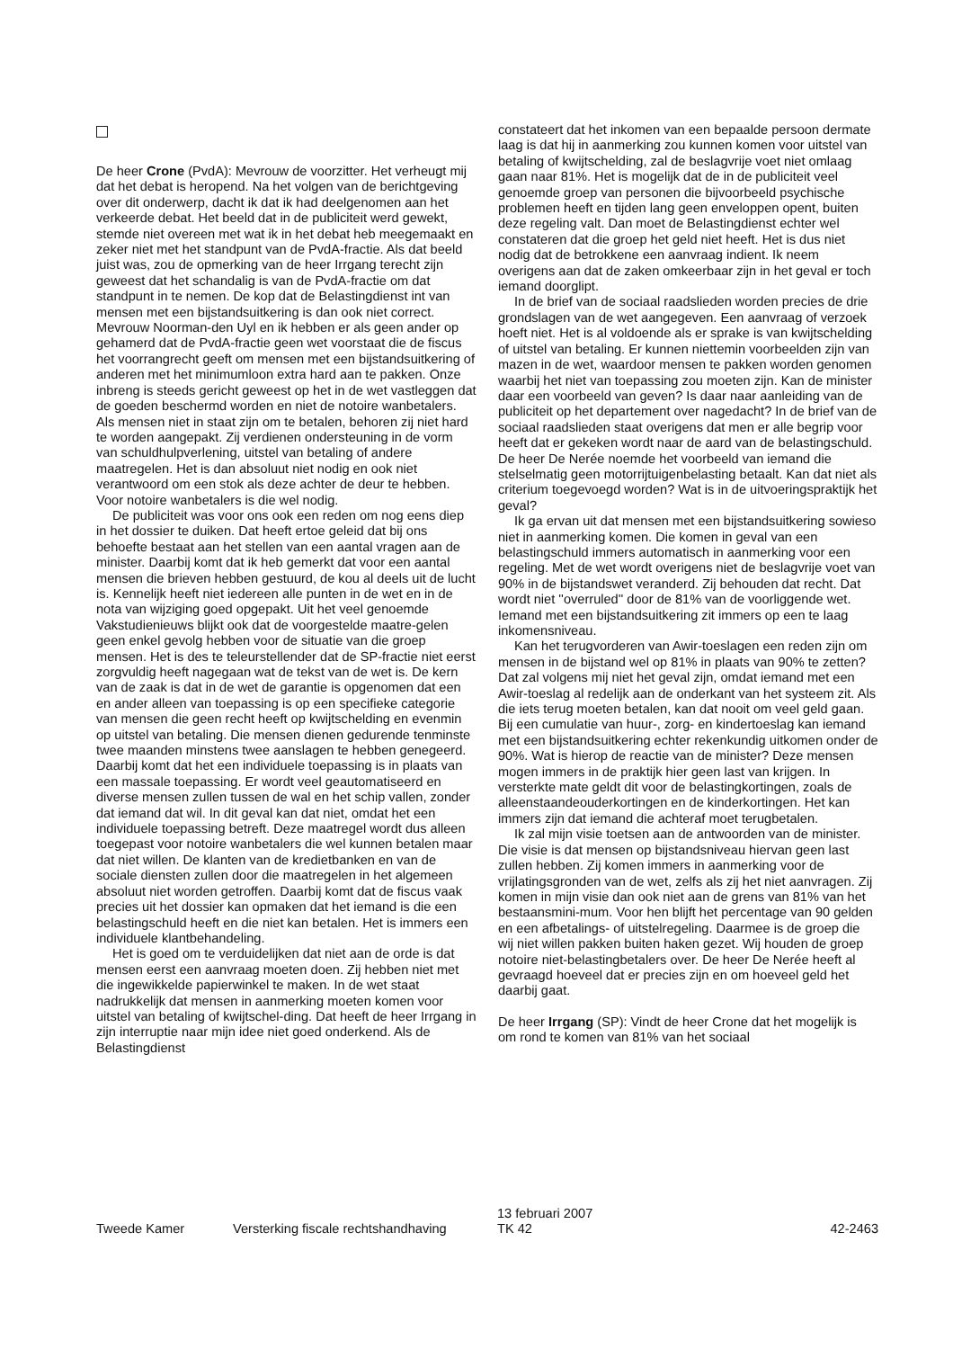De heer Crone (PvdA): Mevrouw de voorzitter. Het verheugt mij dat het debat is heropend. Na het volgen van de berichtgeving over dit onderwerp, dacht ik dat ik had deelgenomen aan het verkeerde debat. Het beeld dat in de publiciteit werd gewekt, stemde niet overeen met wat ik in het debat heb meegemaakt en zeker niet met het standpunt van de PvdA-fractie. Als dat beeld juist was, zou de opmerking van de heer Irrgang terecht zijn geweest dat het schandalig is van de PvdA-fractie om dat standpunt in te nemen. De kop dat de Belastingdienst int van mensen met een bijstandsuitkering is dan ook niet correct. Mevrouw Noorman-den Uyl en ik hebben er als geen ander op gehamerd dat de PvdA-fractie geen wet voorstaat die de fiscus het voorrangrecht geeft om mensen met een bijstandsuitkering of anderen met het minimumloon extra hard aan te pakken. Onze inbreng is steeds gericht geweest op het in de wet vastleggen dat de goeden beschermd worden en niet de notoire wanbetalers. Als mensen niet in staat zijn om te betalen, behoren zij niet hard te worden aangepakt. Zij verdienen ondersteuning in de vorm van schuldhulpverlening, uitstel van betaling of andere maatregelen. Het is dan absoluut niet nodig en ook niet verantwoord om een stok als deze achter de deur te hebben. Voor notoire wanbetalers is die wel nodig.
De publiciteit was voor ons ook een reden om nog eens diep in het dossier te duiken. Dat heeft ertoe geleid dat bij ons behoefte bestaat aan het stellen van een aantal vragen aan de minister. Daarbij komt dat ik heb gemerkt dat voor een aantal mensen die brieven hebben gestuurd, de kou al deels uit de lucht is. Kennelijk heeft niet iedereen alle punten in de wet en in de nota van wijziging goed opgepakt. Uit het veel genoemde Vakstudienieuws blijkt ook dat de voorgestelde maatre-gelen geen enkel gevolg hebben voor de situatie van die groep mensen. Het is des te teleurstellender dat de SP-fractie niet eerst zorgvuldig heeft nagegaan wat de tekst van de wet is. De kern van de zaak is dat in de wet de garantie is opgenomen dat een en ander alleen van toepassing is op een specifieke categorie van mensen die geen recht heeft op kwijtschelding en evenmin op uitstel van betaling. Die mensen dienen gedurende tenminste twee maanden minstens twee aanslagen te hebben genegeerd. Daarbij komt dat het een individuele toepassing is in plaats van een massale toepassing. Er wordt veel geautomatiseerd en diverse mensen zullen tussen de wal en het schip vallen, zonder dat iemand dat wil. In dit geval kan dat niet, omdat het een individuele toepassing betreft. Deze maatregel wordt dus alleen toegepast voor notoire wanbetalers die wel kunnen betalen maar dat niet willen. De klanten van de kredietbanken en van de sociale diensten zullen door die maatregelen in het algemeen absoluut niet worden getroffen. Daarbij komt dat de fiscus vaak precies uit het dossier kan opmaken dat het iemand is die een belastingschuld heeft en die niet kan betalen. Het is immers een individuele klantbehandeling.
Het is goed om te verduidelijken dat niet aan de orde is dat mensen eerst een aanvraag moeten doen. Zij hebben niet met die ingewikkelde papierwinkel te maken. In de wet staat nadrukkelijk dat mensen in aanmerking moeten komen voor uitstel van betaling of kwijtschel-ding. Dat heeft de heer Irrgang in zijn interruptie naar mijn idee niet goed onderkend. Als de Belastingdienst
constateert dat het inkomen van een bepaalde persoon dermate laag is dat hij in aanmerking zou kunnen komen voor uitstel van betaling of kwijtschelding, zal de beslagvrije voet niet omlaag gaan naar 81%. Het is mogelijk dat de in de publiciteit veel genoemde groep van personen die bijvoorbeeld psychische problemen heeft en tijden lang geen enveloppen opent, buiten deze regeling valt. Dan moet de Belastingdienst echter wel constateren dat die groep het geld niet heeft. Het is dus niet nodig dat de betrokkene een aanvraag indient. Ik neem overigens aan dat de zaken omkeerbaar zijn in het geval er toch iemand doorglipt.
In de brief van de sociaal raadslieden worden precies de drie grondslagen van de wet aangegeven. Een aanvraag of verzoek hoeft niet. Het is al voldoende als er sprake is van kwijtschelding of uitstel van betaling. Er kunnen niettemin voorbeelden zijn van mazen in de wet, waardoor mensen te pakken worden genomen waarbij het niet van toepassing zou moeten zijn. Kan de minister daar een voorbeeld van geven? Is daar naar aanleiding van de publiciteit op het departement over nagedacht? In de brief van de sociaal raadslieden staat overigens dat men er alle begrip voor heeft dat er gekeken wordt naar de aard van de belastingschuld. De heer De Nerée noemde het voorbeeld van iemand die stelselmatig geen motorrijtuigenbelasting betaalt. Kan dat niet als criterium toegevoegd worden? Wat is in de uitvoeringspraktijk het geval?
Ik ga ervan uit dat mensen met een bijstandsuitkering sowieso niet in aanmerking komen. Die komen in geval van een belastingschuld immers automatisch in aanmerking voor een regeling. Met de wet wordt overigens niet de beslagvrije voet van 90% in de bijstandswet veranderd. Zij behouden dat recht. Dat wordt niet ''overruled'' door de 81% van de voorliggende wet. Iemand met een bijstandsuitkering zit immers op een te laag inkomensniveau.
Kan het terugvorderen van Awir-toeslagen een reden zijn om mensen in de bijstand wel op 81% in plaats van 90% te zetten? Dat zal volgens mij niet het geval zijn, omdat iemand met een Awir-toeslag al redelijk aan de onderkant van het systeem zit. Als die iets terug moeten betalen, kan dat nooit om veel geld gaan. Bij een cumulatie van huur-, zorg- en kindertoeslag kan iemand met een bijstandsuitkering echter rekenkundig uitkomen onder de 90%. Wat is hierop de reactie van de minister? Deze mensen mogen immers in de praktijk hier geen last van krijgen. In versterkte mate geldt dit voor de belastingkortingen, zoals de alleenstaandeouderkortingen en de kinderkortingen. Het kan immers zijn dat iemand die achteraf moet terugbetalen.
Ik zal mijn visie toetsen aan de antwoorden van de minister. Die visie is dat mensen op bijstandsniveau hiervan geen last zullen hebben. Zij komen immers in aanmerking voor de vrijlatingsgronden van de wet, zelfs als zij het niet aanvragen. Zij komen in mijn visie dan ook niet aan de grens van 81% van het bestaansmini-mum. Voor hen blijft het percentage van 90 gelden en een afbetalings- of uitstelregeling. Daarmee is de groep die wij niet willen pakken buiten haken gezet. Wij houden de groep notoire niet-belastingbetalers over. De heer De Nerée heeft al gevraagd hoeveel dat er precies zijn en om hoeveel geld het daarbij gaat.
De heer Irrgang (SP): Vindt de heer Crone dat het mogelijk is om rond te komen van 81% van het sociaal
Tweede Kamer
Versterking fiscale rechtshandhaving
13 februari 2007
TK 42
42-2463